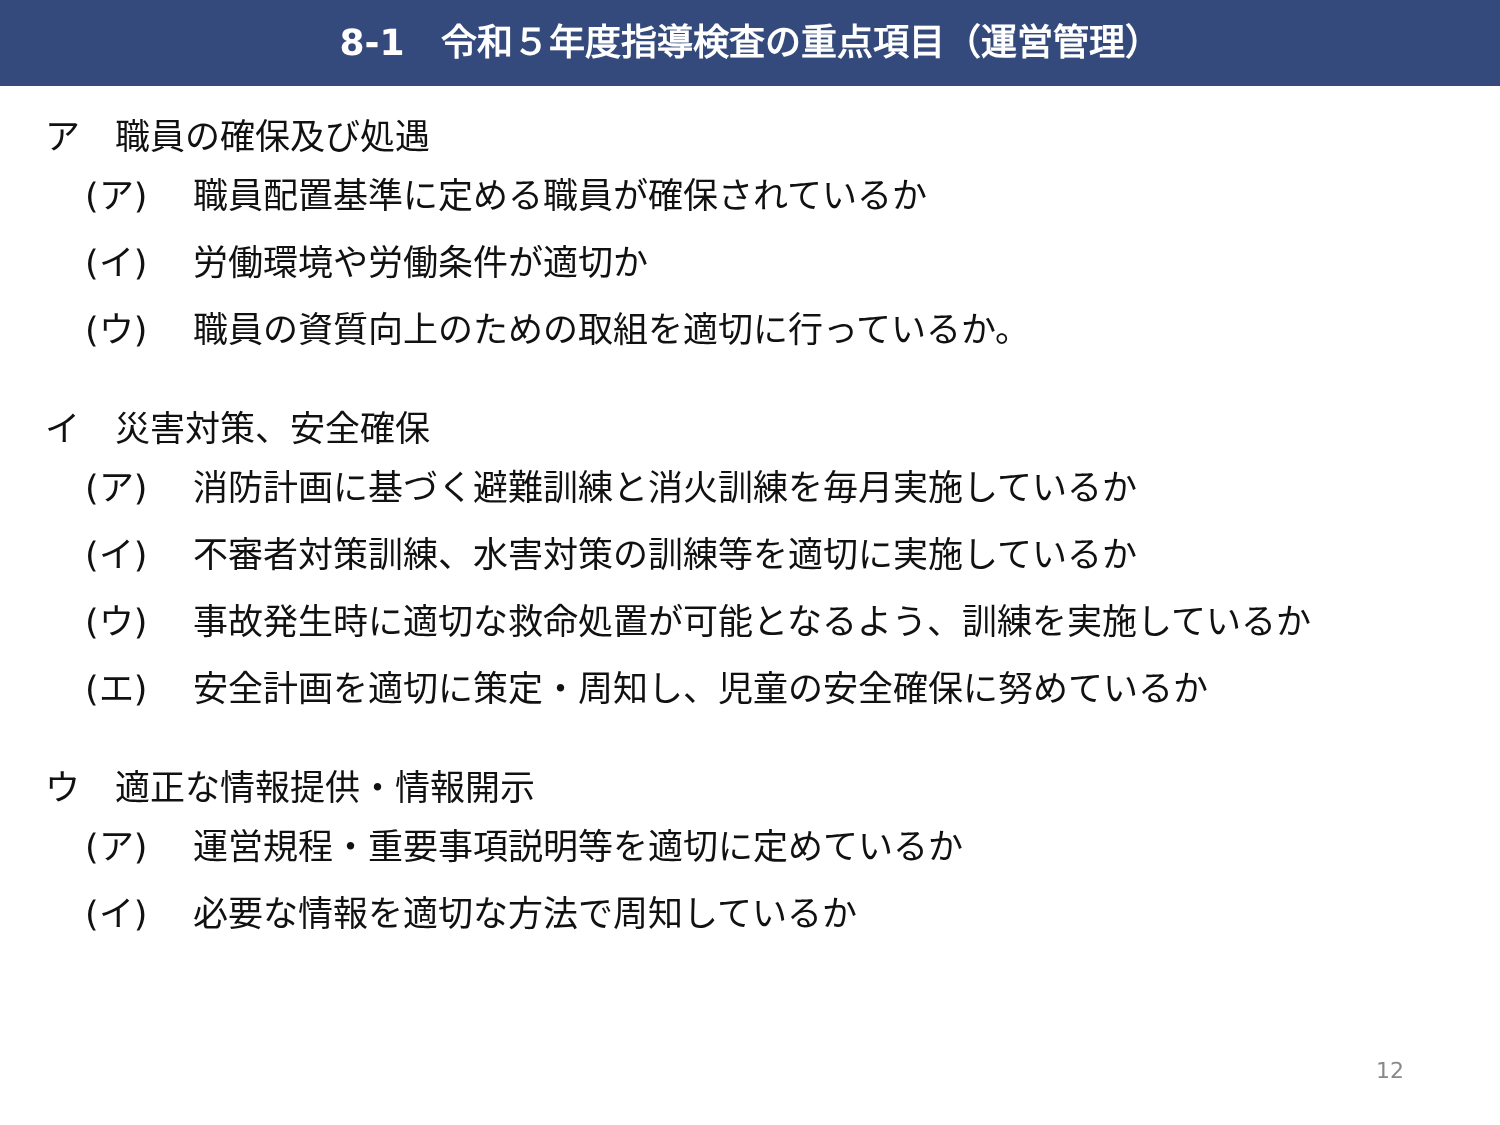8-1　令和５年度指導検査の重点項目（運営管理）
ア　職員の確保及び処遇
(ア) 職員配置基準に定める職員が確保されているか
(イ) 労働環境や労働条件が適切か
(ウ) 職員の資質向上のための取組を適切に行っているか。
イ　災害対策、安全確保
(ア) 消防計画に基づく避難訓練と消火訓練を毎月実施しているか
(イ) 不審者対策訓練、水害対策の訓練等を適切に実施しているか
(ウ) 事故発生時に適切な救命処置が可能となるよう、訓練を実施しているか
(エ) 安全計画を適切に策定・周知し、児童の安全確保に努めているか
ウ　適正な情報提供・情報開示
(ア) 運営規程・重要事項説明等を適切に定めているか
(イ) 必要な情報を適切な方法で周知しているか
12